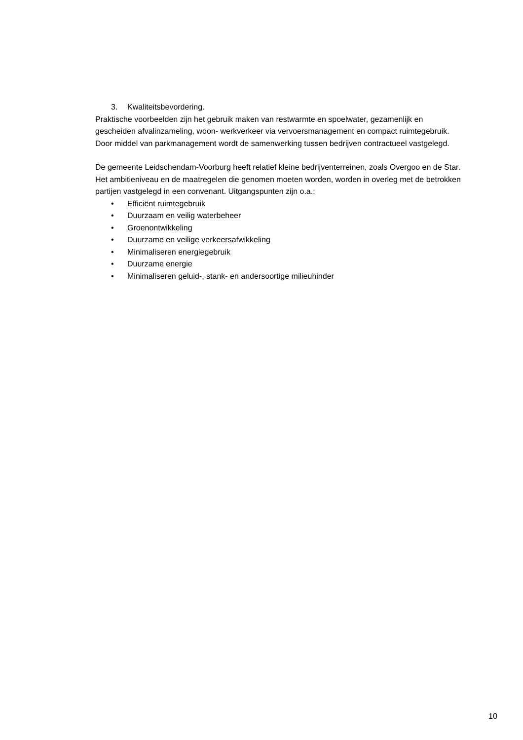3. Kwaliteitsbevordering.
Praktische voorbeelden zijn het gebruik maken van restwarmte en spoelwater, gezamenlijk en gescheiden afvalinzameling, woon- werkverkeer via vervoersmanagement en compact ruimtegebruik. Door middel van parkmanagement wordt de samenwerking tussen bedrijven contractueel vastgelegd.
De gemeente Leidschendam-Voorburg heeft relatief kleine bedrijventerreinen, zoals Overgoo en de Star. Het ambitieniveau en de maatregelen die genomen moeten worden, worden in overleg met de betrokken partijen vastgelegd in een convenant. Uitgangspunten zijn o.a.:
• Efficiënt ruimtegebruik
• Duurzaam en veilig waterbeheer
• Groenontwikkeling
• Duurzame en veilige verkeersafwikkeling
• Minimaliseren energiegebruik
• Duurzame energie
• Minimaliseren geluid-, stank- en andersoortige milieuhinder
10